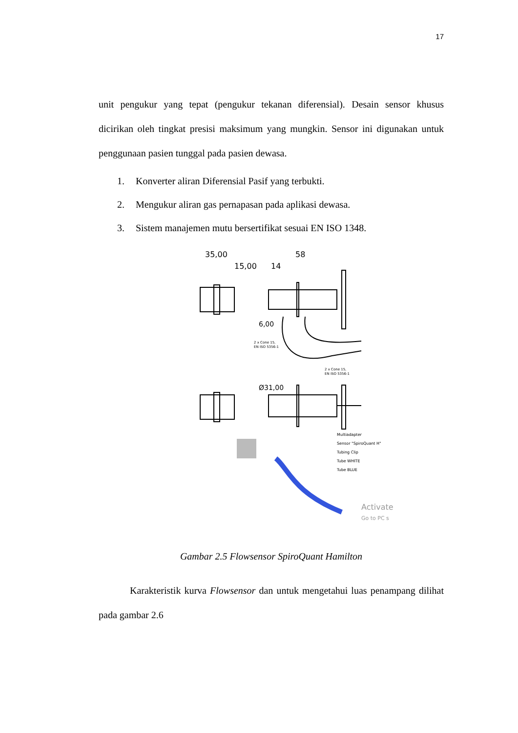17
unit pengukur yang tepat (pengukur tekanan diferensial). Desain sensor khusus dicirikan oleh tingkat presisi maksimum yang mungkin. Sensor ini digunakan untuk penggunaan pasien tunggal pada pasien dewasa.
1. Konverter aliran Diferensial Pasif yang terbukti.
2. Mengukur aliran gas pernapasan pada aplikasi dewasa.
3. Sistem manajemen mutu bersertifikat sesuai EN ISO 1348.
35,00
58
15,00
14
6,00
Ø31,00
2 x Cone 15,
EN ISO 5356-1
2 x Cone 15,
EN ISO 5356-1
Multiadapter
Sensor "SpiroQuant H"
Tubing Clip
Tube WHITE
Tube BLUE
Activate
Go to PC s
Gambar 2.5 Flowsensor SpiroQuant Hamilton
Karakteristik kurva Flowsensor dan untuk mengetahui luas penampang dilihat pada gambar 2.6